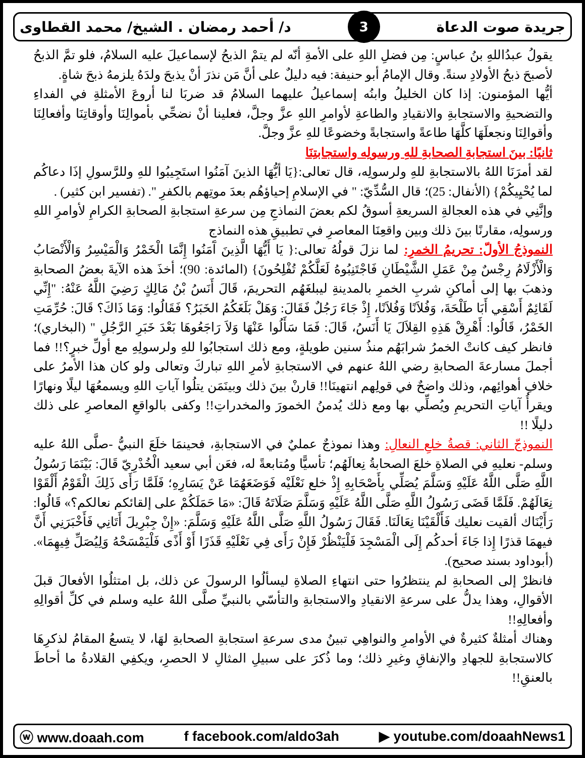جريدة صوت الدعاة 3 د/ أحمد رمضان . الشيخ/ محمد القطاوى
يقولُ عبدُاللهِ بنُ عباسٍ: مِن فضلِ اللهِ على الأمةِ أنّه لم يتمْ الذبحُ لإسماعيلَ عليه السلامُ، فلو تمَّ الذبحُ لأصبحَ ذبحُ الأولادِ سنةً. وقال الإمامُ أبو حنيفة: فيه دليلٌ على أنَّ مَن نذرَ أنْ يذبحَ ولدَهُ يلزمهُ ذبحَ شاةٍ.
أيُّها المؤمنون: إذا كان الخليلُ وابنُه إسماعيلُ عليهما السلامُ قد ضربَا لنا أروعَ الأمثلةِ في الفداءِ والتضحيةِ والاستجابةِ والانقيادِ والطاعةِ لأوامرِ اللهِ عزَّ وجلَّ، فعلينا أنْ نضحِّي بأموالِنَا وأوقاتِنَا وأفعالِنَا وأقوالِنَا ونجعلَهَا كلَّهَا طاعةً واستجابةً وخضوعًا للهِ عزَّ وجلَّ.
ثانيًا: بينَ استجابةِ الصحابةِ للهِ ورسولِه واستجابتِنَا
لقد أمرَنَا اللهُ بالاستجابةِ للهِ ولرسولِه، قال تعالى:{يَا أيُّهَا الذينَ آمَنُوا استَجِيبُوا للهِ وللرَّسولِ إذَا دعاكُم لما يُحْيِيكُمْ} (الأنفال: 25)؛ قال السُّدِّيّ: " في الإسلامِ إحياؤهُم بعدَ موتِهم بالكفرِ ". (تفسير ابن كثير) .
وإنَّنِي في هذه العجالةِ السريعةِ أسوقُ لكم بعضَ النماذجِ مِن سرعةِ استجابةِ الصحابةِ الكرامِ لأوامرِ اللهِ ورسولِه، مقارنًا بينَ ذلك وبين واقعِنَا المعاصرِ في تطبيقِ هذه النماذج
النموذجُ الأولّ: تحريمُ الخمرِ: لما نزلَ قولُهُ تعالى:{ يَا أَيُّهَا الَّذِينَ آَمَنُوا إِنَّمَا الْخَمْرُ وَالْمَيْسِرُ وَالْأَنْصَابُ وَالْأَزْلَامُ رِجْسٌ مِنْ عَمَلِ الشَّيْطَانِ فَاجْتَنِبُوهُ لَعَلَّكُمْ تُفْلِحُونَ} (المائدة: 90)؛ أخذَ هذه الآيةَ بعضُ الصحابةِ وذهبَ بها إلى أماكنِ شربِ الخمرِ بالمدينةِ ليبلغَهُم التحريمَ، قَالَ أَنَسُ بْنُ مَالِكٍ رَضِيَ اللَّهُ عَنْهُ: "إِنِّي لَقَائِمٌ أَسْقِي أَبَا طَلْحَةَ، وَفُلاَنًا وَفُلاَنًا، إِذْ جَاءَ رَجُلٌ فَقَالَ: وَهَلْ بَلَغَكُمُ الخَبَرُ؟ فَقَالُوا: وَمَا ذَاكَ؟ قَالَ: حُرِّمَتِ الخَمْرُ، قَالُوا: أَهْرِقْ هَذِهِ القِلاَلَ يَا أَنَسُ، قَالَ: فَمَا سَأَلُوا عَنْهَا وَلاَ رَاجَعُوهَا بَعْدَ خَبَرِ الرَّجُلِ " (البخاري)؛ فانظر كيف كانتْ الخمرُ شرابَهُم منذُ سنين طويلةٍ، ومع ذلك استجابُوا للهِ ولرسولِهِ مع أولِّ خبرٍ؟!! فما أجملَ مسارعةَ الصحابةِ رضي اللهُ عنهم في الاستجابةِ لأمرِ اللهِ تباركَ وتعالى ولو كان هذا الأمرُ على خلافِ أهوائِهم، وذلك واضحٌ في قولِهم انتهينَا!! قارنْ بينَ ذلك وبينَمَن يتلُوا آياتِ اللهِ ويسمعُهَا ليلًا ونهارًا ويقرأُ آياتِ التحريمِ ويُصلِّي بها ومع ذلك يُدمنُ الخمورَ والمخدراتِ!! وكفى بالواقعِ المعاصرِ على ذلك دليلًا !!
النموذجّ الثاني: قصةُ خلعِ النعالِ: وهذا نموذجٌ عمليٌ في الاستجابةِ، فحينمَا خلَعَ النبيُّ -صلَّى اللهُ عليه وسلم- نعليهِ في الصلاةِ خلعَ الصحابةُ نِعالَهُم؛ تأسيًّا ومُتابعةً له، فعَن أبي سعيد الْخُدْرِيّ قَالَ: بَيْنَمَا رَسُولُ اللَّهِ صَلَّى اللَّهُ عَلَيْهِ وَسَلَّمَ يُصَلِّي بِأَصْحَابِهِ إِذْ خلع نَعْلَيْه فَوَضَعَهُمَا عَنْ يَسَارِهِ؛ فَلَمَّا رَأَى ذَلِكَ الْقَوْمُ أَلْقَوْا نِعَالَهُمْ. فَلَمَّا قَضَى رَسُولُ اللَّهِ صَلَّى اللَّهُ عَلَيْهِ وَسَلَّمَ صَلَاتَهُ قَالَ: «مَا حَمَلَكُمْ على إلقائكم نعالكم؟» قَالُوا: رَأَيْنَاك ألقيت نعليك فَأَلْقَيْنَا نِعَالَنَا. فَقَالَ رَسُولُ اللَّهِ صَلَّى اللَّهُ عَلَيْهِ وَسَلَّمَ: «إِنْ جِبْرِيلَ أَتَانِي فَأَخْبَرَنِي أَنَّ فيهمَا قذرًا إِذا جَاءَ أحدكُم إِلَى الْمَسْجِدَ فَلْيَنْظُرْ فَإِنْ رَأَى فِي نَعْلَيْهِ قَذَرًا أَوْ أَذًى فَلْيَمْسَحْهُ وَلِيُصَلِّ فِيهِمَا». (أبوداود بسند صحيح).
فانظرْ إلى الصحابةِ لم ينتظرُوا حتى انتهاءِ الصلاةِ ليسألُوا الرسولَ عن ذلك، بل امتثلُوا الأفعالَ قبلَ الأقوالِ، وهذا يدلُّ على سرعةِ الانقيادِ والاستجابةِ والتأسّي بالنبيِّ صلَّى اللهُ عليه وسلم في كلِّ أقوالِهِ وأفعالِهِ!!
وهناك أمثلةٌ كثيرةٌ في الأوامرِ والنواهِي تبينُ مدى سرعةِ استجابةِ الصحابةِ لهَا، لا يتسعُ المقامُ لذكرِهَا كالاستجابةِ للجهادِ والإنفاقِ وغيرِ ذلك؛ وما ذُكرَ على سبيلِ المثالِ لا الحصرِ، ويكفِي القلادةُ ما أحاطَ بالعنقِ!!
ⓦ www.doaah.com f facebook.com/aldo3ah ▶ youtube.com/doaahNews1